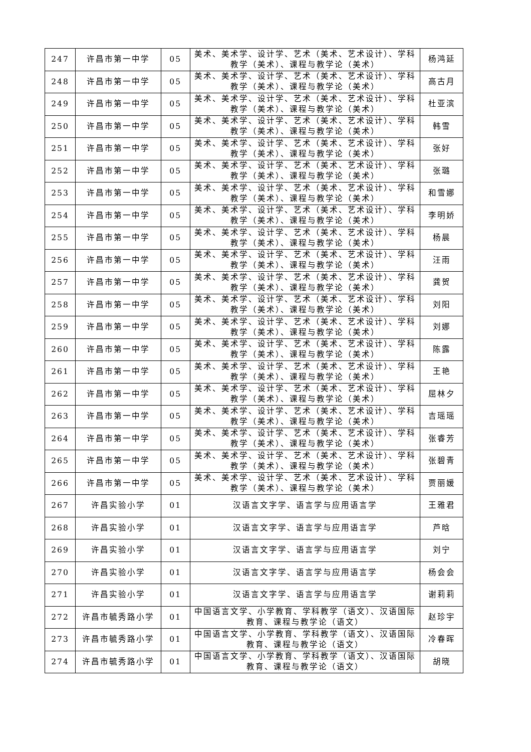| 247 | 许昌市第一中学 | 05 | 美术、美术学、设计学、艺术（美术、艺术设计）、学科教学（美术）、课程与教学论（美术） | 杨鸿延 |
| 248 | 许昌市第一中学 | 05 | 美术、美术学、设计学、艺术（美术、艺术设计）、学科教学（美术）、课程与教学论（美术） | 高古月 |
| 249 | 许昌市第一中学 | 05 | 美术、美术学、设计学、艺术（美术、艺术设计）、学科教学（美术）、课程与教学论（美术） | 杜亚滨 |
| 250 | 许昌市第一中学 | 05 | 美术、美术学、设计学、艺术（美术、艺术设计）、学科教学（美术）、课程与教学论（美术） | 韩雪 |
| 251 | 许昌市第一中学 | 05 | 美术、美术学、设计学、艺术（美术、艺术设计）、学科教学（美术）、课程与教学论（美术） | 张好 |
| 252 | 许昌市第一中学 | 05 | 美术、美术学、设计学、艺术（美术、艺术设计）、学科教学（美术）、课程与教学论（美术） | 张璐 |
| 253 | 许昌市第一中学 | 05 | 美术、美术学、设计学、艺术（美术、艺术设计）、学科教学（美术）、课程与教学论（美术） | 和雪娜 |
| 254 | 许昌市第一中学 | 05 | 美术、美术学、设计学、艺术（美术、艺术设计）、学科教学（美术）、课程与教学论（美术） | 李明娇 |
| 255 | 许昌市第一中学 | 05 | 美术、美术学、设计学、艺术（美术、艺术设计）、学科教学（美术）、课程与教学论（美术） | 杨晨 |
| 256 | 许昌市第一中学 | 05 | 美术、美术学、设计学、艺术（美术、艺术设计）、学科教学（美术）、课程与教学论（美术） | 汪雨 |
| 257 | 许昌市第一中学 | 05 | 美术、美术学、设计学、艺术（美术、艺术设计）、学科教学（美术）、课程与教学论（美术） | 龚贺 |
| 258 | 许昌市第一中学 | 05 | 美术、美术学、设计学、艺术（美术、艺术设计）、学科教学（美术）、课程与教学论（美术） | 刘阳 |
| 259 | 许昌市第一中学 | 05 | 美术、美术学、设计学、艺术（美术、艺术设计）、学科教学（美术）、课程与教学论（美术） | 刘娜 |
| 260 | 许昌市第一中学 | 05 | 美术、美术学、设计学、艺术（美术、艺术设计）、学科教学（美术）、课程与教学论（美术） | 陈露 |
| 261 | 许昌市第一中学 | 05 | 美术、美术学、设计学、艺术（美术、艺术设计）、学科教学（美术）、课程与教学论（美术） | 王艳 |
| 262 | 许昌市第一中学 | 05 | 美术、美术学、设计学、艺术（美术、艺术设计）、学科教学（美术）、课程与教学论（美术） | 屈林夕 |
| 263 | 许昌市第一中学 | 05 | 美术、美术学、设计学、艺术（美术、艺术设计）、学科教学（美术）、课程与教学论（美术） | 吉瑶瑶 |
| 264 | 许昌市第一中学 | 05 | 美术、美术学、设计学、艺术（美术、艺术设计）、学科教学（美术）、课程与教学论（美术） | 张睿芳 |
| 265 | 许昌市第一中学 | 05 | 美术、美术学、设计学、艺术（美术、艺术设计）、学科教学（美术）、课程与教学论（美术） | 张碧青 |
| 266 | 许昌市第一中学 | 05 | 美术、美术学、设计学、艺术（美术、艺术设计）、学科教学（美术）、课程与教学论（美术） | 贾丽媛 |
| 267 | 许昌实验小学 | 01 | 汉语言文字学、语言学与应用语言学 | 王雅君 |
| 268 | 许昌实验小学 | 01 | 汉语言文字学、语言学与应用语言学 | 芦晗 |
| 269 | 许昌实验小学 | 01 | 汉语言文字学、语言学与应用语言学 | 刘宁 |
| 270 | 许昌实验小学 | 01 | 汉语言文字学、语言学与应用语言学 | 杨会会 |
| 271 | 许昌实验小学 | 01 | 汉语言文字学、语言学与应用语言学 | 谢莉莉 |
| 272 | 许昌市毓秀路小学 | 01 | 中国语言文学、小学教育、学科教学（语文）、汉语国际教育、课程与教学论（语文） | 赵珍宇 |
| 273 | 许昌市毓秀路小学 | 01 | 中国语言文学、小学教育、学科教学（语文）、汉语国际教育、课程与教学论（语文） | 冷春晖 |
| 274 | 许昌市毓秀路小学 | 01 | 中国语言文学、小学教育、学科教学（语文）、汉语国际教育、课程与教学论（语文） | 胡晓 |